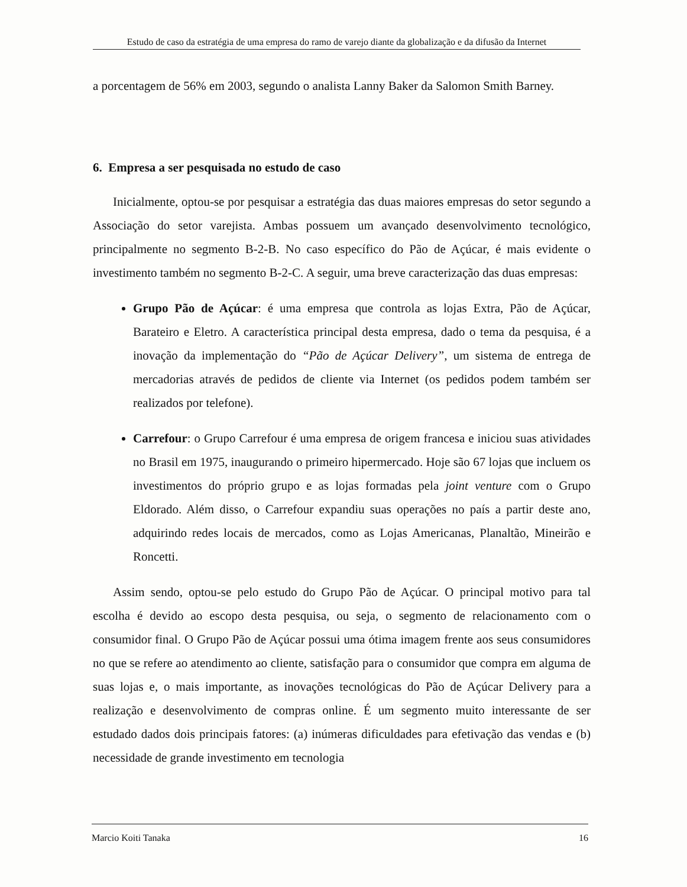Estudo de caso da estratégia de uma empresa do ramo de varejo diante da globalização e da difusão da Internet
a porcentagem de 56% em 2003, segundo o analista Lanny Baker da Salomon Smith Barney.
6. Empresa a ser pesquisada no estudo de caso
Inicialmente, optou-se por pesquisar a estratégia das duas maiores empresas do setor segundo a Associação do setor varejista. Ambas possuem um avançado desenvolvimento tecnológico, principalmente no segmento B-2-B. No caso específico do Pão de Açúcar, é mais evidente o investimento também no segmento B-2-C. A seguir, uma breve caracterização das duas empresas:
Grupo Pão de Açúcar: é uma empresa que controla as lojas Extra, Pão de Açúcar, Barateiro e Eletro. A característica principal desta empresa, dado o tema da pesquisa, é a inovação da implementação do “Pão de Açúcar Delivery”, um sistema de entrega de mercadorias através de pedidos de cliente via Internet (os pedidos podem também ser realizados por telefone).
Carrefour: o Grupo Carrefour é uma empresa de origem francesa e iniciou suas atividades no Brasil em 1975, inaugurando o primeiro hipermercado. Hoje são 67 lojas que incluem os investimentos do próprio grupo e as lojas formadas pela joint venture com o Grupo Eldorado. Além disso, o Carrefour expandiu suas operações no país a partir deste ano, adquirindo redes locais de mercados, como as Lojas Americanas, Planaltão, Mineirão e Roncetti.
Assim sendo, optou-se pelo estudo do Grupo Pão de Açúcar. O principal motivo para tal escolha é devido ao escopo desta pesquisa, ou seja, o segmento de relacionamento com o consumidor final. O Grupo Pão de Açúcar possui uma ótima imagem frente aos seus consumidores no que se refere ao atendimento ao cliente, satisfação para o consumidor que compra em alguma de suas lojas e, o mais importante, as inovações tecnológicas do Pão de Açúcar Delivery para a realização e desenvolvimento de compras online. É um segmento muito interessante de ser estudado dados dois principais fatores: (a) inúmeras dificuldades para efetivação das vendas e (b) necessidade de grande investimento em tecnologia
Marcio Koiti Tanaka 16